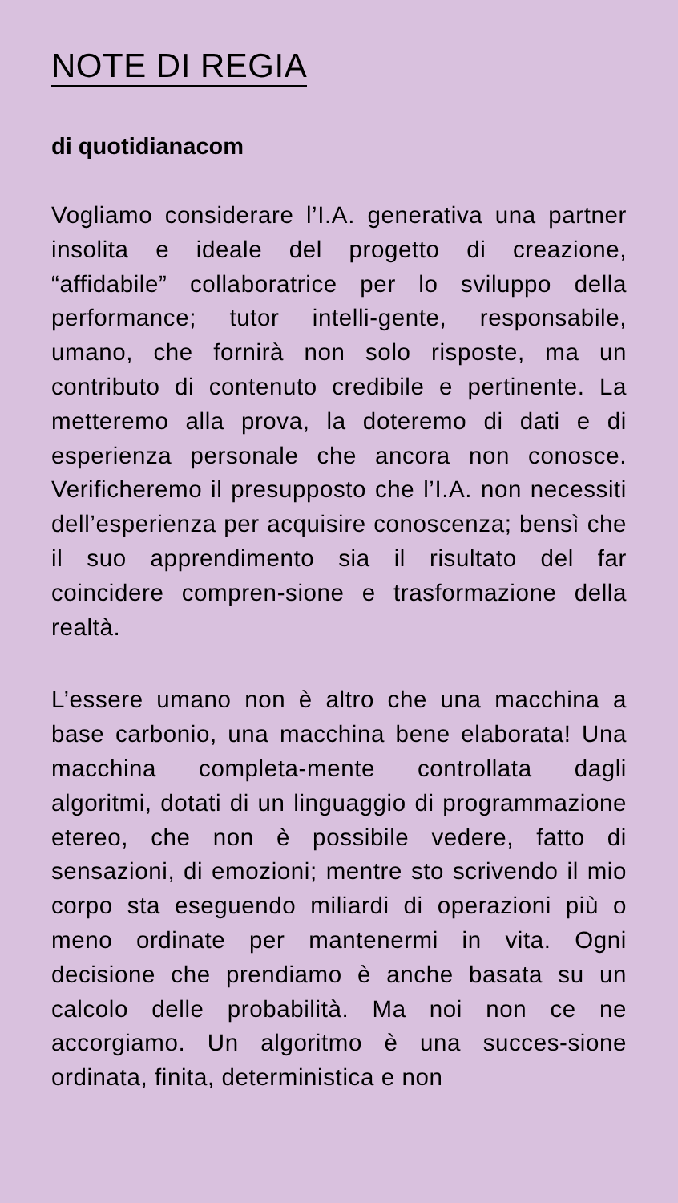NOTE DI REGIA
di quotidianacom
Vogliamo considerare l’I.A. generativa una partner insolita e ideale del progetto di creazione, “affidabile” collaboratrice per lo sviluppo della performance; tutor intelli-gente, responsabile, umano, che fornirà non solo risposte, ma un contributo di contenuto credibile e pertinente. La metteremo alla prova, la doteremo di dati e di esperienza personale che ancora non conosce. Verificheremo il presupposto che l’I.A. non necessiti dell’esperienza per acquisire conoscenza; bensì che il suo apprendimento sia il risultato del far coincidere compren-sione e trasformazione della realtà.
L’essere umano non è altro che una macchina a base carbonio, una macchina bene elaborata! Una macchina completa-mente controllata dagli algoritmi, dotati di un linguaggio di programmazione etereo, che non è possibile vedere, fatto di sensazioni, di emozioni; mentre sto scrivendo il mio corpo sta eseguendo miliardi di operazioni più o meno ordinate per mantenermi in vita. Ogni decisione che prendiamo è anche basata su un calcolo delle probabilità. Ma noi non ce ne accorgiamo. Un algoritmo è una succes-sione ordinata, finita, deterministica e non